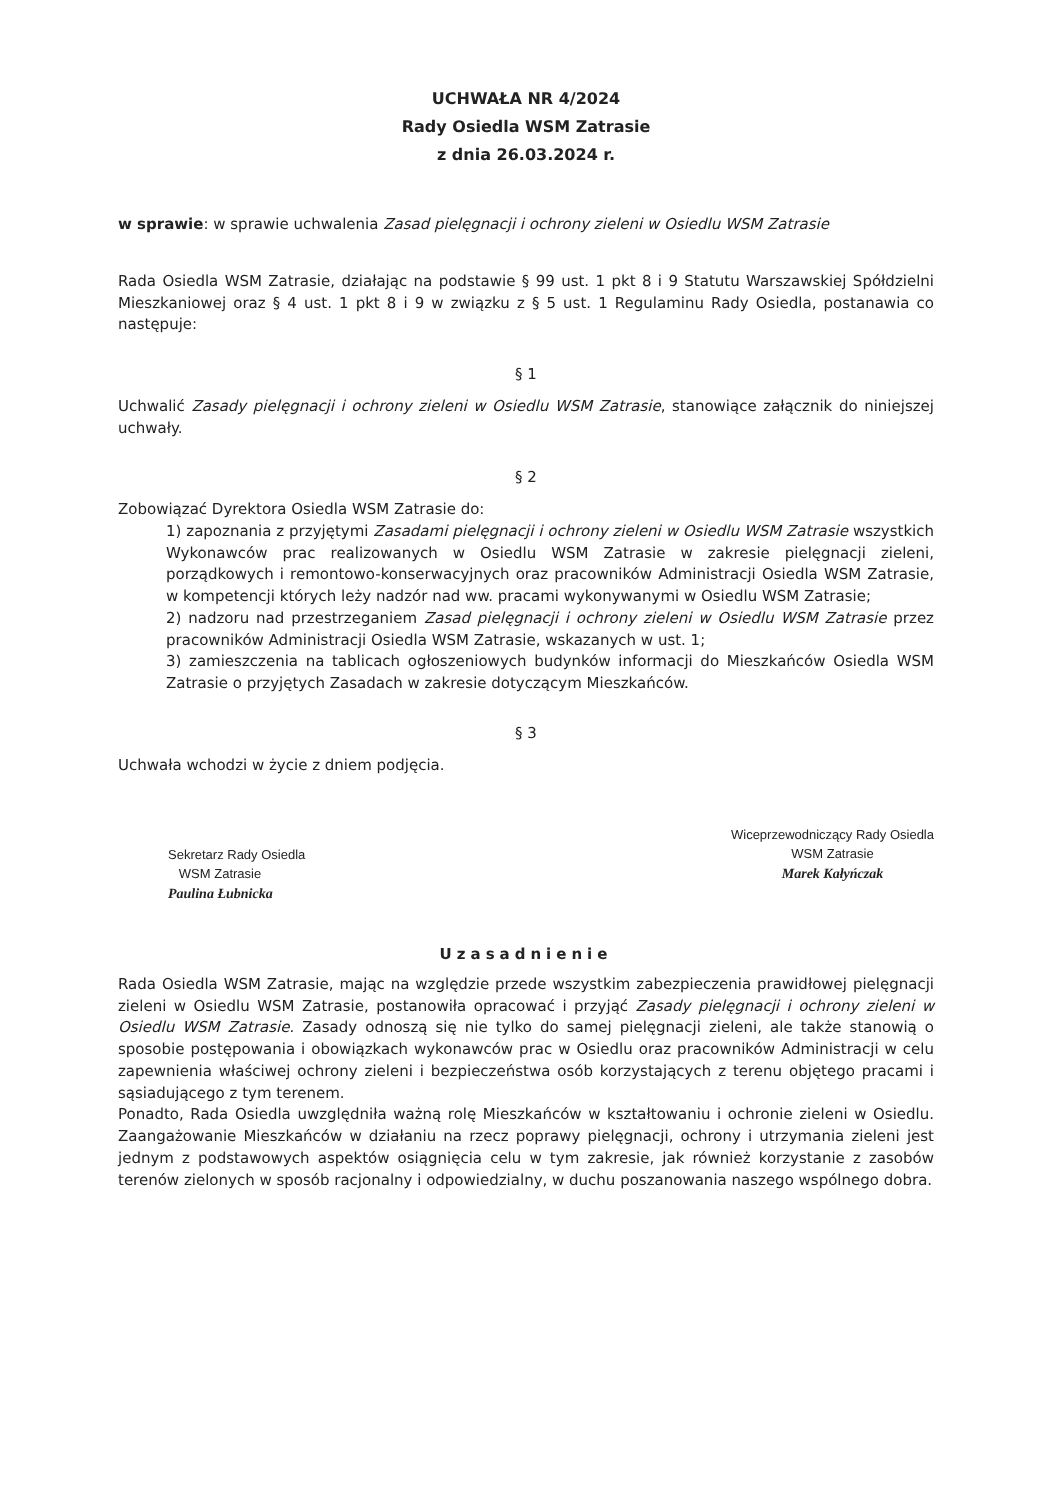UCHWAŁA NR 4/2024
Rady Osiedla WSM Zatrasie
z dnia 26.03.2024 r.
w sprawie: w sprawie uchwalenia Zasad pielęgnacji i ochrony zieleni w Osiedlu WSM Zatrasie
Rada Osiedla WSM Zatrasie, działając na podstawie § 99 ust. 1 pkt 8 i 9 Statutu Warszawskiej Spółdzielni Mieszkaniowej oraz § 4 ust. 1 pkt 8 i 9 w związku z § 5 ust. 1 Regulaminu Rady Osiedla, postanawia co następuje:
§ 1
Uchwalić Zasady pielęgnacji i ochrony zieleni w Osiedlu WSM Zatrasie, stanowiące załącznik do niniejszej uchwały.
§ 2
Zobowiązać Dyrektora Osiedla WSM Zatrasie do:
1) zapoznania z przyjętymi Zasadami pielęgnacji i ochrony zieleni w Osiedlu WSM Zatrasie wszystkich Wykonawców prac realizowanych w Osiedlu WSM Zatrasie w zakresie pielęgnacji zieleni, porządkowych i remontowo-konserwacyjnych oraz pracowników Administracji Osiedla WSM Zatrasie, w kompetencji których leży nadzór nad ww. pracami wykonywanymi w Osiedlu WSM Zatrasie;
2) nadzoru nad przestrzeganiem Zasad pielęgnacji i ochrony zieleni w Osiedlu WSM Zatrasie przez pracowników Administracji Osiedla WSM Zatrasie, wskazanych w ust. 1;
3) zamieszczenia na tablicach ogłoszeniowych budynków informacji do Mieszkańców Osiedla WSM Zatrasie o przyjętych Zasadach w zakresie dotyczącym Mieszkańców.
§ 3
Uchwała wchodzi w życie z dniem podjęcia.
Sekretarz Rady Osiedla
WSM Zatrasie
Paulina Łubnicka
Wiceprzewodniczący Rady Osiedla
WSM Zatrasie
Marek Kałyńczak
Uzasadnienie
Rada Osiedla WSM Zatrasie, mając na względzie przede wszystkim zabezpieczenia prawidłowej pielęgnacji zieleni w Osiedlu WSM Zatrasie, postanowiła opracować i przyjąć Zasady pielęgnacji i ochrony zieleni w Osiedlu WSM Zatrasie. Zasady odnoszą się nie tylko do samej pielęgnacji zieleni, ale także stanowią o sposobie postępowania i obowiązkach wykonawców prac w Osiedlu oraz pracowników Administracji w celu zapewnienia właściwej ochrony zieleni i bezpieczeństwa osób korzystających z terenu objętego pracami i sąsiadującego z tym terenem.
Ponadto, Rada Osiedla uwzględniła ważną rolę Mieszkańców w kształtowaniu i ochronie zieleni w Osiedlu. Zaangażowanie Mieszkańców w działaniu na rzecz poprawy pielęgnacji, ochrony i utrzymania zieleni jest jednym z podstawowych aspektów osiągnięcia celu w tym zakresie, jak również korzystanie z zasobów terenów zielonych w sposób racjonalny i odpowiedzialny, w duchu poszanowania naszego wspólnego dobra.